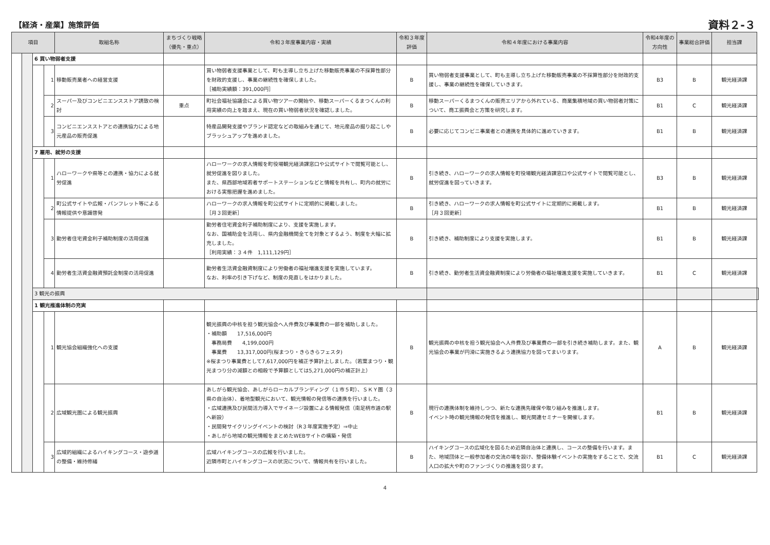【経済・産業】施策評価
資料２-３
| 項目 | | | | 取組名称 | まちづくり戦略（優先・重点） | 令和３年度事業内容・実績 | 令和３年度評価 | 令和４年度における事業内容 | 令和4年度の方向性 | 事業総合評価 | 担当課 | |
| --- | --- | --- | --- | --- | --- | --- | --- | --- | --- | --- | --- | --- |
| | | 6 買い物弱者支援 | | | | | | | | | | |
| | | | 1 | 移動販売業者への経営支援 | | 買い物弱者支援事業として、町も主導し立ち上げた移動販売事業の不採算性部分を財政的支援し、事業の継続性を確保しました。 ［補助実績額：391,000円］ | B | 買い物弱者支援事業として、町も主導し立ち上げた移動販売事業の不採算性部分を財政的支援し、事業の継続性を確保していきます。 | B3 | B | 観光経済課 | |
| | | | 2 | スーパー及びコンビニエンスストア誘致の検討 | 重点 | 町社会福祉協議会による買い物ツアーの開始や、移動スーパーくるまつくんの利用実績の向上を踏まえ、現在の買い物弱者状況を確認しました。 | B | 移動スーパーくるまつくんの販売エリアから外れている、商業集積地域の買い物弱者対策について、商工振興会と方策を研究します。 | B1 | C | 観光経済課 | |
| | | | 3 | コンビニエンスストアとの連携協力による地元産品の販売促進 | | 特産品開発支援やブランド認定などの取組みを通じて、地元産品の掘り起こしやブラッシュアップを進めました。 | B | 必要に応じてコンビニ事業者との連携を具体的に進めていきます。 | B1 | B | 観光経済課 | |
| | | 7 雇用、就労の支援 | | | | | | | | | | |
| | | | 1 | ハローワークや県等との連携・協力による就労促進 | | ハローワークの求人情報を町役場観光経済課窓口や公式サイトで閲覧可能とし、就労促進を図りました。 また、県西部地域若者サポートステーションなどと情報を共有し、町内の就労における実態把握を進めました。 | B | 引き続き、ハローワークの求人情報を町役場観光経済課窓口や公式サイトで閲覧可能とし、就労促進を図っていきます。 | B3 | B | 観光経済課 | |
| | | | 2 | 町公式サイトや広報・パンフレット等による情報提供や意識啓発 | | ハローワークの求人情報を町公式サイトに定期的に掲載しました。 ［月３回更新］ | B | 引き続き、ハローワークの求人情報を町公式サイトに定期的に掲載します。 ［月３回更新］ | B1 | B | 観光経済課 | |
| | | | 3 | 勤労者住宅資金利子補助制度の活用促進 | | 勤労者住宅資金利子補助制度により、支援を実施します。 なお、国補助金を活用し、県内金融機関全てを対象とするよう、制度を大幅に拡充しました。 ［利用実績：３４件 1,111,129円］ | B | 引き続き、補助制度により支援を実施します。 | B1 | B | 観光経済課 | |
| | | | 4 | 勤労者生活資金融資預託金制度の活用促進 | | 勤労者生活資金融資制度により労働者の福祉増進支援を実施しています。 なお、利率の引き下げなど、制度の見直しをはかりました。 | B | 引き続き、勤労者生活資金融資制度により労働者の福祉増進支援を実施していきます。 | B1 | C | 観光経済課 | |
| | | 3 観光の振興 | | | | | | | | | | |
| | | 1 観光推進体制の充実 | | | | | | | | | | |
| | | | 1 | 観光協会組織強化への支援 | | 観光振興の中核を担う観光協会へ人件費及び事業費の一部を補助しました。 ・補助額 17,516,000円 事務局費 4,199,000円 事業費 13,317,000円(桜まつり・きらきらフェスタ) ※桜まつり事業費として7,617,000円を補正予算計上しました。（若葉まつり・観光まつり分の減額との相殺で予算額としては5,271,000円の補正計上） | B | 観光振興の中核を担う観光協会へ人件費及び事業費の一部を引き続き補助します。また、観光協会の事業が円滑に実施きるよう連携協力を図ってまいります。 | A | B | 観光経済課 | |
| | | | 2 | 広域観光圏による観光振興 | | あしがら観光協会、あしがらローカルブランディング（１市５町）、ＳＫＹ圏（３県の自治体）、着地型観光において、観光情報の発信等の連携を行いました。 ・広域連携及び民間活力導入でサイネージ設置による情報発信（南足柄市道の駅へ新設） ・民間発サイクリングイベントの検討（R３年度実施予定）⇒中止 ・あしがら地域の観光情報をまとめたWEBサイトの構築・発信 | B | 現行の連携体制を維持しつつ、新たな連携先確保や取り組みを推進します。 イベント時の観光情報の発信を推進し、観光関連セミナーを開催します。 | B1 | B | 観光経済課 | |
| | | | 3 | 広域的組織によるハイキングコース・遊歩道の整備・維持修繕 | | 広域ハイキングコースの広報を行いました。 近隣市町とハイキングコースの状況について、情報共有を行いました。 | B | ハイキングコースの広域化を図るため近隣自治体と連携し、コースの整備を行います。また、地域団体と一般参加者の交流の場を設け、整備体験イベントの実施をすることで、交流人口の拡大や町のファンづくりの推進を図ります。 | B1 | C | 観光経済課 | |
4